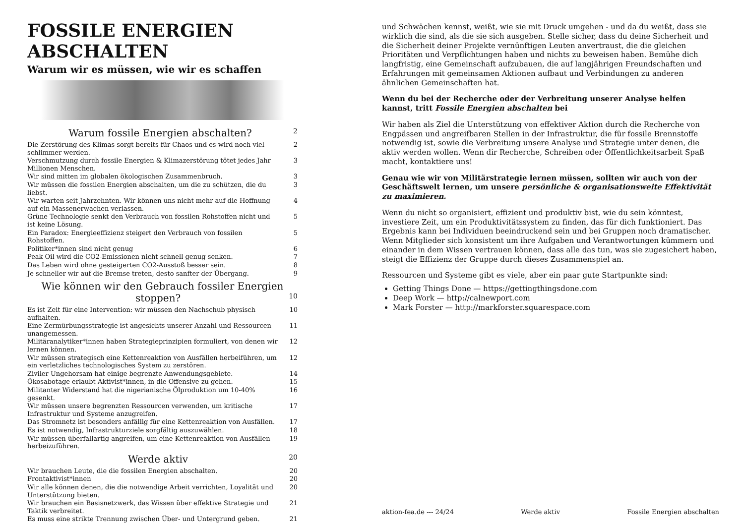FOSSILE ENERGIEN ABSCHALTEN
Warum wir es müssen, wie wir es schaffen
Warum fossile Energien abschalten? 2
Die Zerstörung des Klimas sorgt bereits für Chaos und es wird noch viel schlimmer werden. 2
Verschmutzung durch fossile Energien & Klimazerstörung tötet jedes Jahr Millionen Menschen. 3
Wir sind mitten im globalen ökologischen Zusammenbruch. 3
Wir müssen die fossilen Energien abschalten, um die zu schützen, die du liebst. 3
Wir warten seit Jahrzehnten. Wir können uns nicht mehr auf die Hoffnung auf ein Massenerwachen verlassen. 4
Grüne Technologie senkt den Verbrauch von fossilen Rohstoffen nicht und ist keine Lösung. 5
Ein Paradox: Energieeffizienz steigert den Verbrauch von fossilen Rohstoffen. 5
Politiker*innen sind nicht genug 6
Peak Oil wird die CO2-Emissionen nicht schnell genug senken. 7
Das Leben wird ohne gesteigerten CO2-Ausstoß besser sein. 8
Je schneller wir auf die Bremse treten, desto sanfter der Übergang. 9
Wie können wir den Gebrauch fossiler Energien stoppen? 10
Es ist Zeit für eine Intervention: wir müssen den Nachschub physisch aufhalten. 10
Eine Zermürbungsstrategie ist angesichts unserer Anzahl und Ressourcen unangemessen. 11
Militäranalytiker*innen haben Strategieprinzipien formuliert, von denen wir lernen können. 12
Wir müssen strategisch eine Kettenreaktion von Ausfällen herbeiführen, um ein verletzliches technologisches System zu zerstören. 12
Ziviler Ungehorsam hat einige begrenzte Anwendungsgebiete. 14
Ökosabotage erlaubt Aktivist*innen, in die Offensive zu gehen. 15
Militanter Widerstand hat die nigerianische Ölproduktion um 10-40% gesenkt. 16
Wir müssen unsere begrenzten Ressourcen verwenden, um kritische Infrastruktur und Systeme anzugreifen. 17
Das Stromnetz ist besonders anfällig für eine Kettenreaktion von Ausfällen. 17
Es ist notwendig, Infrastrukturziele sorgfältig auszuwählen. 18
Wir müssen überfallartig angreifen, um eine Kettenreaktion von Ausfällen herbeizuführen. 19
Werde aktiv 20
Wir brauchen Leute, die die fossilen Energien abschalten. 20
Frontaktivist*innen 20
Wir alle können denen, die die notwendige Arbeit verrichten, Loyalität und Unterstützung bieten. 20
Wir brauchen ein Basisnetzwerk, das Wissen über effektive Strategie und Taktik verbreitet. 21
Es muss eine strikte Trennung zwischen Über- und Untergrund geben. 21
und Schwächen kennst, weißt, wie sie mit Druck umgehen - und da du weißt, dass sie wirklich die sind, als die sie sich ausgeben. Stelle sicher, dass du deine Sicherheit und die Sicherheit deiner Projekte vernünftigen Leuten anvertraust, die die gleichen Prioritäten und Verpflichtungen haben und nichts zu beweisen haben. Bemühe dich langfristig, eine Gemeinschaft aufzubauen, die auf langjährigen Freundschaften und Erfahrungen mit gemeinsamen Aktionen aufbaut und Verbindungen zu anderen ähnlichen Gemeinschaften hat.
Wenn du bei der Recherche oder der Verbreitung unserer Analyse helfen kannst, tritt Fossile Energien abschalten bei
Wir haben als Ziel die Unterstützung von effektiver Aktion durch die Recherche von Engpässen und angreifbaren Stellen in der Infrastruktur, die für fossile Brennstoffe notwendig ist, sowie die Verbreitung unsere Analyse und Strategie unter denen, die aktiv werden wollen. Wenn dir Recherche, Schreiben oder Öffentlichkeitsarbeit Spaß macht, kontaktiere uns!
Genau wie wir von Militärstrategie lernen müssen, sollten wir auch von der Geschäftswelt lernen, um unsere persönliche & organisationsweite Effektivität zu maximieren.
Wenn du nicht so organisiert, effizient und produktiv bist, wie du sein könntest, investiere Zeit, um ein Produktivitätssystem zu finden, das für dich funktioniert. Das Ergebnis kann bei Individuen beeindruckend sein und bei Gruppen noch dramatischer. Wenn Mitglieder sich konsistent um ihre Aufgaben und Verantwortungen kümmern und einander in dem Wissen vertrauen können, dass alle das tun, was sie zugesichert haben, steigt die Effizienz der Gruppe durch dieses Zusammenspiel an.
Ressourcen und Systeme gibt es viele, aber ein paar gute Startpunkte sind:
Getting Things Done — https://gettingthingsdone.com
Deep Work — http://calnewport.com
Mark Forster — http://markforster.squarespace.com
aktion-fea.de --- 24/24 Werde aktiv Fossile Energien abschalten